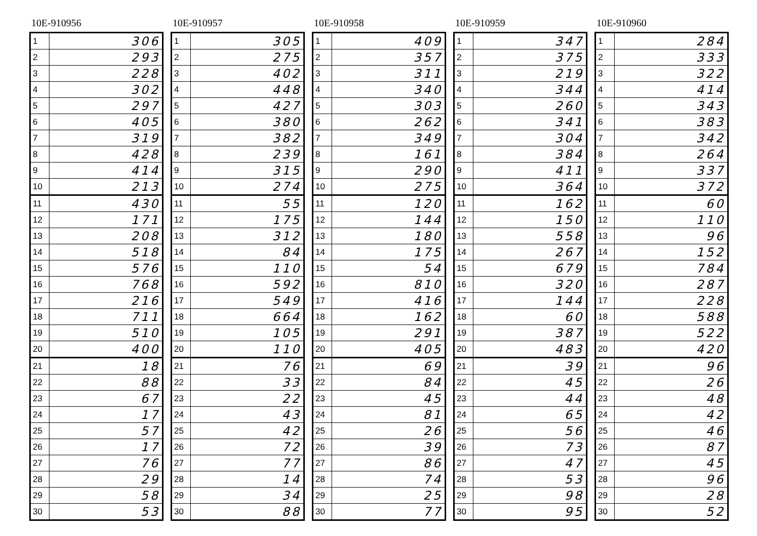10E-910956
| 1 | 306 |
| 2 | 293 |
| 3 | 228 |
| 4 | 302 |
| 5 | 297 |
| 6 | 405 |
| 7 | 319 |
| 8 | 428 |
| 9 | 414 |
| 10 | 213 |
| 11 | 430 |
| 12 | 171 |
| 13 | 208 |
| 14 | 518 |
| 15 | 576 |
| 16 | 768 |
| 17 | 216 |
| 18 | 711 |
| 19 | 510 |
| 20 | 400 |
| 21 | 18 |
| 22 | 88 |
| 23 | 67 |
| 24 | 17 |
| 25 | 57 |
| 26 | 17 |
| 27 | 76 |
| 28 | 29 |
| 29 | 58 |
| 30 | 53 |
10E-910957
| 1 | 305 |
| 2 | 275 |
| 3 | 402 |
| 4 | 448 |
| 5 | 427 |
| 6 | 380 |
| 7 | 382 |
| 8 | 239 |
| 9 | 315 |
| 10 | 274 |
| 11 | 55 |
| 12 | 175 |
| 13 | 312 |
| 14 | 84 |
| 15 | 110 |
| 16 | 592 |
| 17 | 549 |
| 18 | 664 |
| 19 | 105 |
| 20 | 110 |
| 21 | 76 |
| 22 | 33 |
| 23 | 22 |
| 24 | 43 |
| 25 | 42 |
| 26 | 72 |
| 27 | 77 |
| 28 | 14 |
| 29 | 34 |
| 30 | 88 |
10E-910958
| 1 | 409 |
| 2 | 357 |
| 3 | 311 |
| 4 | 340 |
| 5 | 303 |
| 6 | 262 |
| 7 | 349 |
| 8 | 161 |
| 9 | 290 |
| 10 | 275 |
| 11 | 120 |
| 12 | 144 |
| 13 | 180 |
| 14 | 175 |
| 15 | 54 |
| 16 | 810 |
| 17 | 416 |
| 18 | 162 |
| 19 | 291 |
| 20 | 405 |
| 21 | 69 |
| 22 | 84 |
| 23 | 45 |
| 24 | 81 |
| 25 | 26 |
| 26 | 39 |
| 27 | 86 |
| 28 | 74 |
| 29 | 25 |
| 30 | 77 |
10E-910959
| 1 | 347 |
| 2 | 375 |
| 3 | 219 |
| 4 | 344 |
| 5 | 260 |
| 6 | 341 |
| 7 | 304 |
| 8 | 384 |
| 9 | 411 |
| 10 | 364 |
| 11 | 162 |
| 12 | 150 |
| 13 | 558 |
| 14 | 267 |
| 15 | 679 |
| 16 | 320 |
| 17 | 144 |
| 18 | 60 |
| 19 | 387 |
| 20 | 483 |
| 21 | 39 |
| 22 | 45 |
| 23 | 44 |
| 24 | 65 |
| 25 | 56 |
| 26 | 73 |
| 27 | 47 |
| 28 | 53 |
| 29 | 98 |
| 30 | 95 |
10E-910960
| 1 | 284 |
| 2 | 333 |
| 3 | 322 |
| 4 | 414 |
| 5 | 343 |
| 6 | 383 |
| 7 | 342 |
| 8 | 264 |
| 9 | 337 |
| 10 | 372 |
| 11 | 60 |
| 12 | 110 |
| 13 | 96 |
| 14 | 152 |
| 15 | 784 |
| 16 | 287 |
| 17 | 228 |
| 18 | 588 |
| 19 | 522 |
| 20 | 420 |
| 21 | 96 |
| 22 | 26 |
| 23 | 48 |
| 24 | 42 |
| 25 | 46 |
| 26 | 87 |
| 27 | 45 |
| 28 | 96 |
| 29 | 28 |
| 30 | 52 |